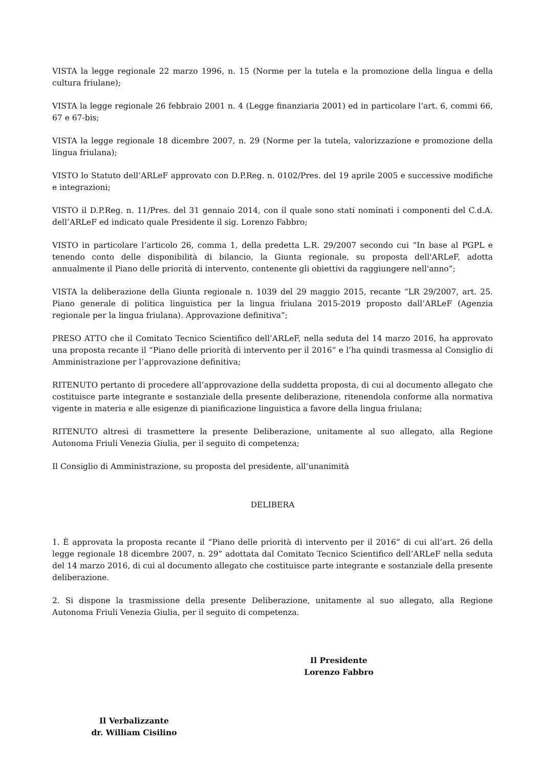VISTA la legge regionale 22 marzo 1996, n. 15 (Norme per la tutela e la promozione della lingua e della cultura friulane);
VISTA la legge regionale 26 febbraio 2001 n. 4 (Legge finanziaria 2001) ed in particolare l’art. 6, commi 66, 67 e 67-bis;
VISTA la legge regionale 18 dicembre 2007, n. 29 (Norme per la tutela, valorizzazione e promozione della lingua friulana);
VISTO lo Statuto dell’ARLeF approvato con D.P.Reg. n. 0102/Pres. del 19 aprile 2005 e successive modifiche e integrazioni;
VISTO il D.P.Reg. n. 11/Pres. del 31 gennaio 2014, con il quale sono stati nominati i componenti del C.d.A. dell’ARLeF ed indicato quale Presidente il sig. Lorenzo Fabbro;
VISTO in particolare l’articolo 26, comma 1, della predetta L.R. 29/2007 secondo cui “In base al PGPL e tenendo conto delle disponibilità di bilancio, la Giunta regionale, su proposta dell'ARLeF, adotta annualmente il Piano delle priorità di intervento, contenente gli obiettivi da raggiungere nell'anno”;
VISTA la deliberazione della Giunta regionale n. 1039 del 29 maggio 2015, recante “LR 29/2007, art. 25. Piano generale di politica linguistica per la lingua friulana 2015-2019 proposto dall’ARLeF (Agenzia regionale per la lingua friulana). Approvazione definitiva”;
PRESO ATTO che il Comitato Tecnico Scientifico dell’ARLeF, nella seduta del 14 marzo 2016, ha approvato una proposta recante il “Piano delle priorità di intervento per il 2016” e l’ha quindi trasmessa al Consiglio di Amministrazione per l’approvazione definitiva;
RITENUTO pertanto di procedere all’approvazione della suddetta proposta, di cui al documento allegato che costituisce parte integrante e sostanziale della presente deliberazione, ritenendola conforme alla normativa vigente in materia e alle esigenze di pianificazione linguistica a favore della lingua friulana;
RITENUTO altresì di trasmettere la presente Deliberazione, unitamente al suo allegato, alla Regione Autonoma Friuli Venezia Giulia, per il seguito di competenza;
Il Consiglio di Amministrazione, su proposta del presidente, all’unanimità
DELIBERA
1. È approvata la proposta recante il “Piano delle priorità di intervento per il 2016” di cui all’art. 26 della legge regionale 18 dicembre 2007, n. 29” adottata dal Comitato Tecnico Scientifico dell’ARLeF nella seduta del 14 marzo 2016, di cui al documento allegato che costituisce parte integrante e sostanziale della presente deliberazione.
2. Si dispone la trasmissione della presente Deliberazione, unitamente al suo allegato, alla Regione Autonoma Friuli Venezia Giulia, per il seguito di competenza.
Il Presidente
Lorenzo Fabbro
Il Verbalizzante
dr. William Cisilino